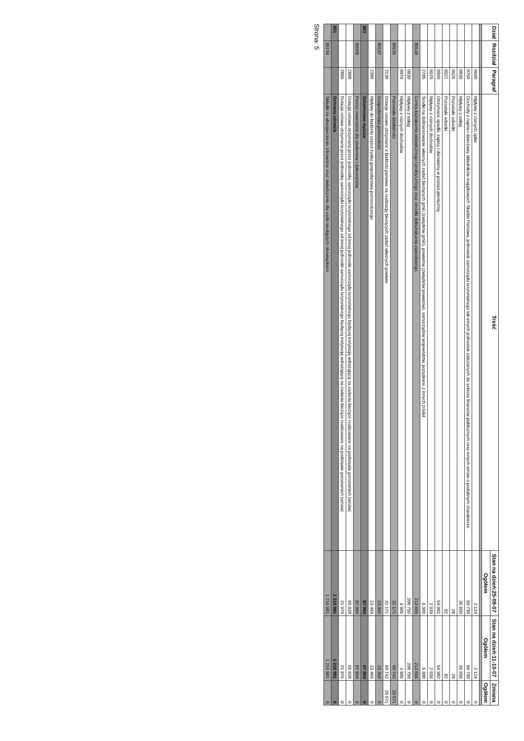| Dział | Rozdział | Paragraf | Treść | Stan na dzień:25-09-07 | Stan na dzień:11-10-07 | Zmiana |
| --- | --- | --- | --- | --- | --- | --- |
| | | | | Ogółem | Ogółem | Ogółem |
| | | 0690 | Wpływy z różnych opłat | 2 124 | 2 124 | 0 |
| | | 0750 | Dochody z najmu i dzierżawy składników majątkowych Skarbu Państwa, jednostek samorządu terytorialnego lub innych jednostek zaliczanych do sektora finansów publicznych oraz innych umów o podobnym charakterze | 50 730 | 50 730 | 0 |
| | | 0830 | Wpływy z usług | 36 650 | 36 650 | 0 |
| | | 0925 | Pozostałe odsetki | 28 | 28 | 0 |
| | | 0927 | Pozostałe odsetki | 82 | 82 | 0 |
| | | 0960 | Otrzymane spadki, zapisy i darowizny w postaci pieniężnej | 54 982 | 54 982 | 0 |
| | | 0970 | Wpływy z różnych dochodów | 2 939 | 2 939 | 0 |
| | | 2705 | Środki na dofinansowanie własnych zadań bieżących gmin (związków gmin), powiatów (związków powiatów), samorządów województw, pozyskane z innych źródeł | 6 300 | 6 300 | 0 |
| | 80140 | | Centra kształcenia ustawicznego i praktycznego oraz ośrodki dokształcania zawodowego | 213 655 | 213 655 | 0 |
| | | 0830 | Wpływy z usług | 208 750 | 208 750 | 0 |
| | | 0970 | Wpływy z różnych dochodów | 4 905 | 4 905 | 0 |
| | 80195 | | Pozostała działalność | 31 171 | 60 742 | 29 571 |
| | | 2130 | Dotacje celowe otrzymane z budżetu państwa na realizację bieżących zadań własnych powiatu | 31 171 | 60 742 | 29 571 |
| | 80197 | | Gospodarstwa pomocnicze | 23 469 | 23 469 | 0 |
| | | 2380 | Wpływy do budżetu części zysku gospodarstwa pomocniczego | 23 469 | 23 469 | 0 |
| 803 | | | Szkolnictwo wyższe | 87 904 | 87 904 | 0 |
| | 80309 | | Pomoc materialna dla studentów i doktorantów | 87 904 | 87 904 | 0 |
| | | 2888 | Dotacja celowa otrzymana przez jednostkę samorządu terytorialnego od innej jednostki samorządu terytorialnego będącej instytucją wdrażającą na zadania bieżące realizowane na podstawie porozumień (umów) | 65 928 | 65 928 | 0 |
| | | 2889 | Dotacja celowa otrzymana przez jednostkę samorządu terytorialnego od innej jednostki samorządu terytorialnego będącej instytucją wdrażającą na zadania bieżące realizowane na podstawie porozumień (umów) | 21 976 | 21 976 | 0 |
| 851 | | | Ochrona zdrowia | 1 216 981 | 1 216 981 | 0 |
| | 85156 | | Składki na ubezpieczenie zdrowotne oraz świadczenia dla osób nieobjętych obowiązkiem | 1 216 981 | 1 216 981 | 0 |
Strona: 5